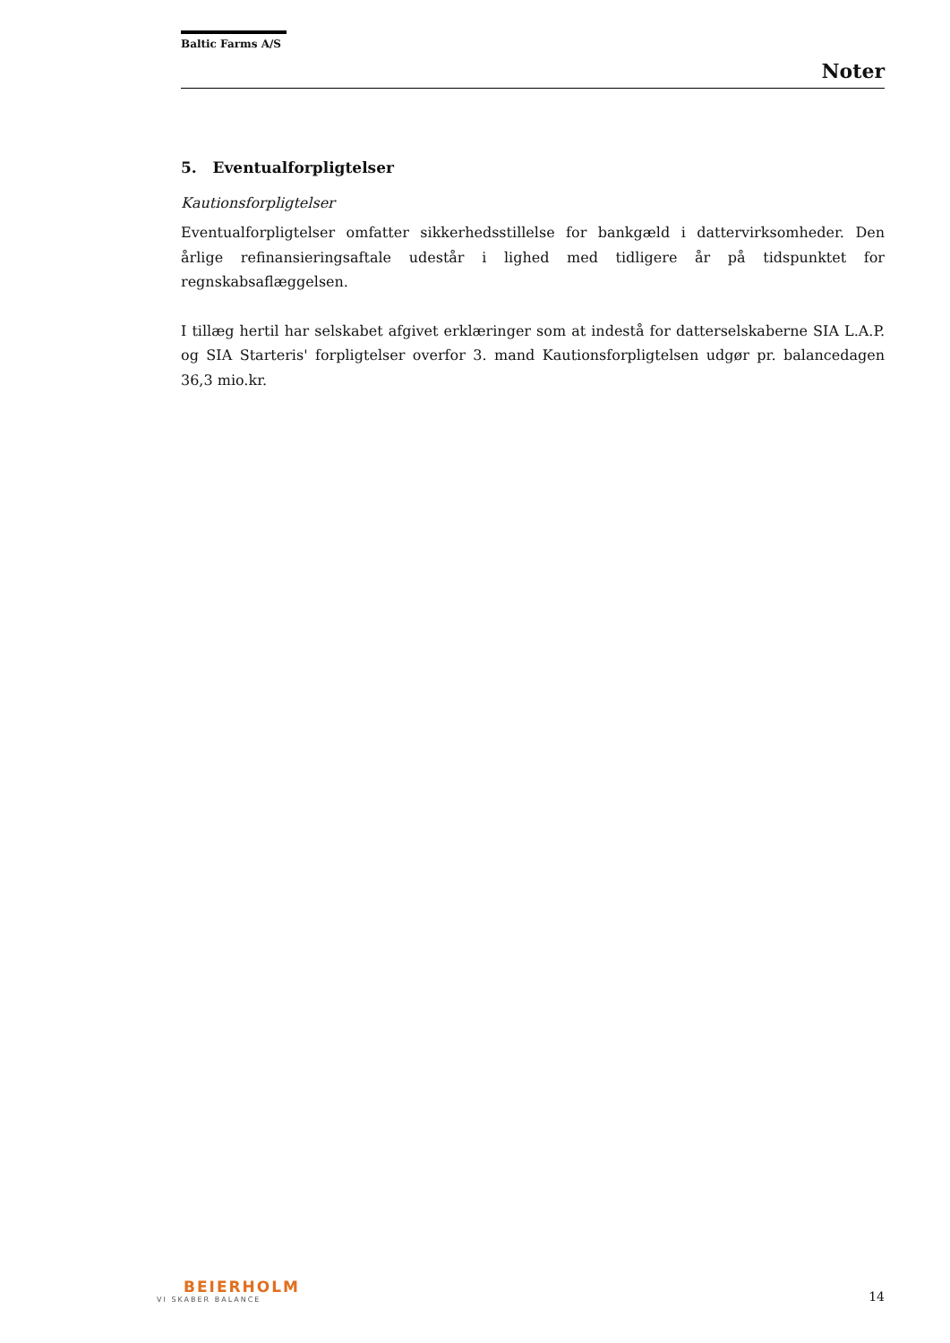Baltic Farms A/S
Noter
5. Eventualforpligtelser
Kautionsforpligtelser
Eventualforpligtelser omfatter sikkerhedsstillelse for bankgæld i dattervirksomheder. Den årlige refinansieringsaftale udestår i lighed med tidligere år på tidspunktet for regnskabsaflæggelsen.
I tillæg hertil har selskabet afgivet erklæringer som at indestå for datterselskaberne SIA L.A.P. og SIA Starteris' forpligtelser overfor 3. mand Kautionsforpligtelsen udgør pr. balancedagen 36,3 mio.kr.
BEIERHOLM
VI SKABER BALANCE
14